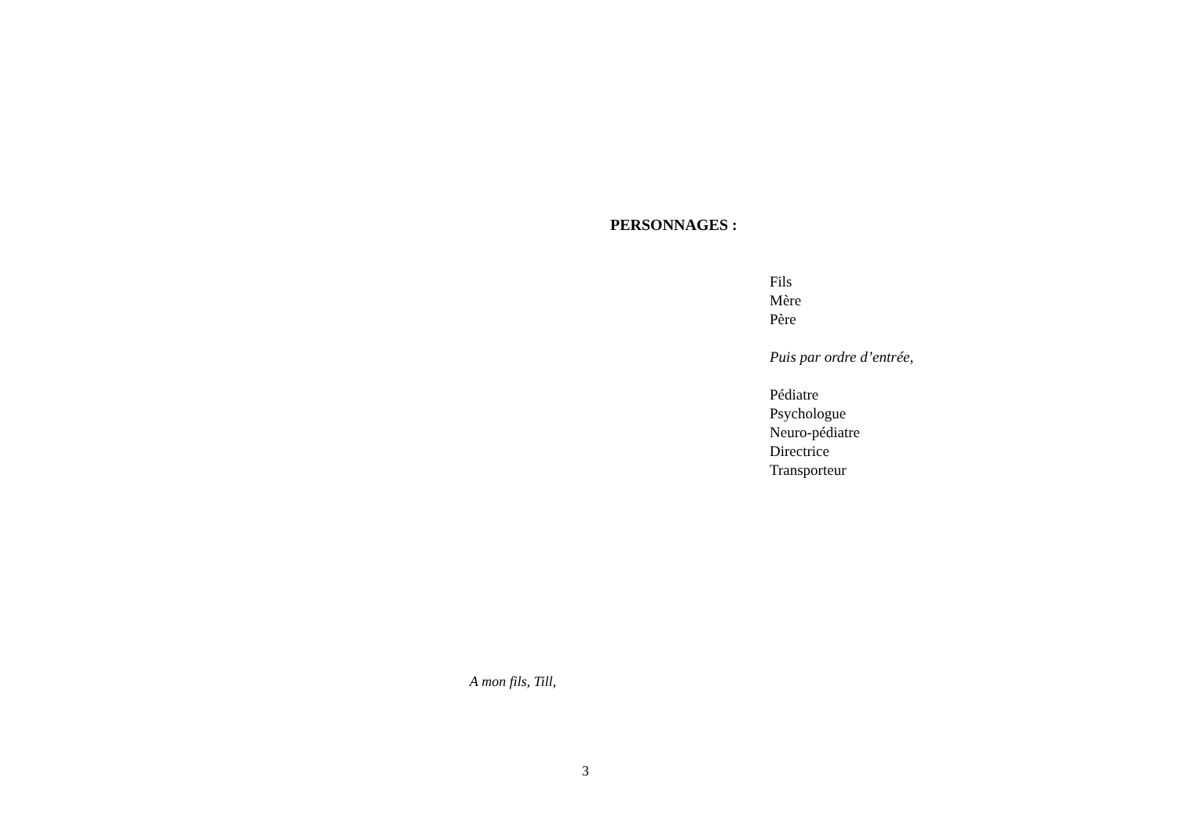PERSONNAGES :
Fils
Mère
Père
Puis par ordre d’entrée,
Pédiatre
Psychologue
Neuro-pédiatre
Directrice
Transporteur
A mon fils, Till,
3